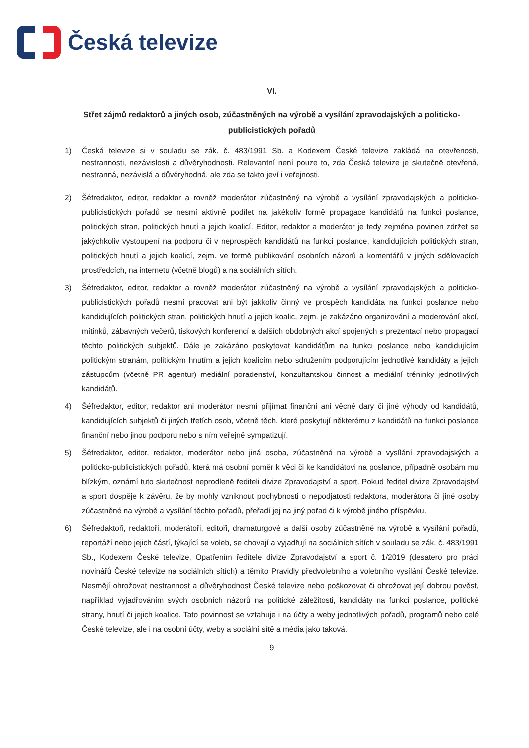Česká televize
VI.
Střet zájmů redaktorů a jiných osob, zúčastněných na výrobě a vysílání zpravodajských a politicko-publicistických pořadů
1) Česká televize si v souladu se zák. č. 483/1991 Sb. a Kodexem České televize zakládá na otevřenosti, nestrannosti, nezávislosti a důvěryhodnosti. Relevantní není pouze to, zda Česká televize je skutečně otevřená, nestranná, nezávislá a důvěryhodná, ale zda se takto jeví i veřejnosti.
2) Šéfredaktor, editor, redaktor a rovněž moderátor zúčastněný na výrobě a vysílání zpravodajských a politicko-publicistických pořadů se nesmí aktivně podílet na jakékoliv formě propagace kandidátů na funkci poslance, politických stran, politických hnutí a jejich koalicí. Editor, redaktor a moderátor je tedy zejména povinen zdržet se jakýchkoliv vystoupení na podporu či v neprospěch kandidátů na funkci poslance, kandidujících politických stran, politických hnutí a jejich koalicí, zejm. ve formě publikování osobních názorů a komentářů v jiných sdělovacích prostředcích, na internetu (včetně blogů) a na sociálních sítích.
3) Šéfredaktor, editor, redaktor a rovněž moderátor zúčastněný na výrobě a vysílání zpravodajských a politicko-publicistických pořadů nesmí pracovat ani být jakkoliv činný ve prospěch kandidáta na funkci poslance nebo kandidujících politických stran, politických hnutí a jejich koalic, zejm. je zakázáno organizování a moderování akcí, mítinků, zábavných večerů, tiskových konferencí a dalších obdobných akcí spojených s prezentací nebo propagací těchto politických subjektů. Dále je zakázáno poskytovat kandidátům na funkci poslance nebo kandidujícím politickým stranám, politickým hnutím a jejich koalicím nebo sdružením podporujícím jednotlivé kandidáty a jejich zástupcům (včetně PR agentur) mediální poradenství, konzultantskou činnost a mediální tréninky jednotlivých kandidátů.
4) Šéfredaktor, editor, redaktor ani moderátor nesmí přijímat finanční ani věcné dary či jiné výhody od kandidátů, kandidujících subjektů či jiných třetích osob, včetně těch, které poskytují některému z kandidátů na funkci poslance finanční nebo jinou podporu nebo s ním veřejně sympatizují.
5) Šéfredaktor, editor, redaktor, moderátor nebo jiná osoba, zúčastněná na výrobě a vysílání zpravodajských a politicko-publicistických pořadů, která má osobní poměr k věci či ke kandidátovi na poslance, případně osobám mu blízkým, oznámí tuto skutečnost neprodleně řediteli divize Zpravodajství a sport. Pokud ředitel divize Zpravodajství a sport dospěje k závěru, že by mohly vzniknout pochybnosti o nepodjatosti redaktora, moderátora či jiné osoby zúčastněné na výrobě a vysílání těchto pořadů, přeřadí jej na jiný pořad či k výrobě jiného příspěvku.
6) Šéfredaktoři, redaktoři, moderátoři, editoři, dramaturgové a další osoby zúčastněné na výrobě a vysílání pořadů, reportáží nebo jejich částí, týkající se voleb, se chovají a vyjadřují na sociálních sítích v souladu se zák. č. 483/1991 Sb., Kodexem České televize, Opatřením ředitele divize Zpravodajství a sport č. 1/2019 (desatero pro práci novinářů České televize na sociálních sítích) a těmito Pravidly předvolebního a volebního vysílání České televize. Nesmějí ohrožovat nestrannost a důvěryhodnost České televize nebo poškozovat či ohrožovat její dobrou pověst, například vyjadřováním svých osobních názorů na politické záležitosti, kandidáty na funkci poslance, politické strany, hnutí či jejich koalice. Tato povinnost se vztahuje i na účty a weby jednotlivých pořadů, programů nebo celé České televize, ale i na osobní účty, weby a sociální sítě a média jako taková.
9